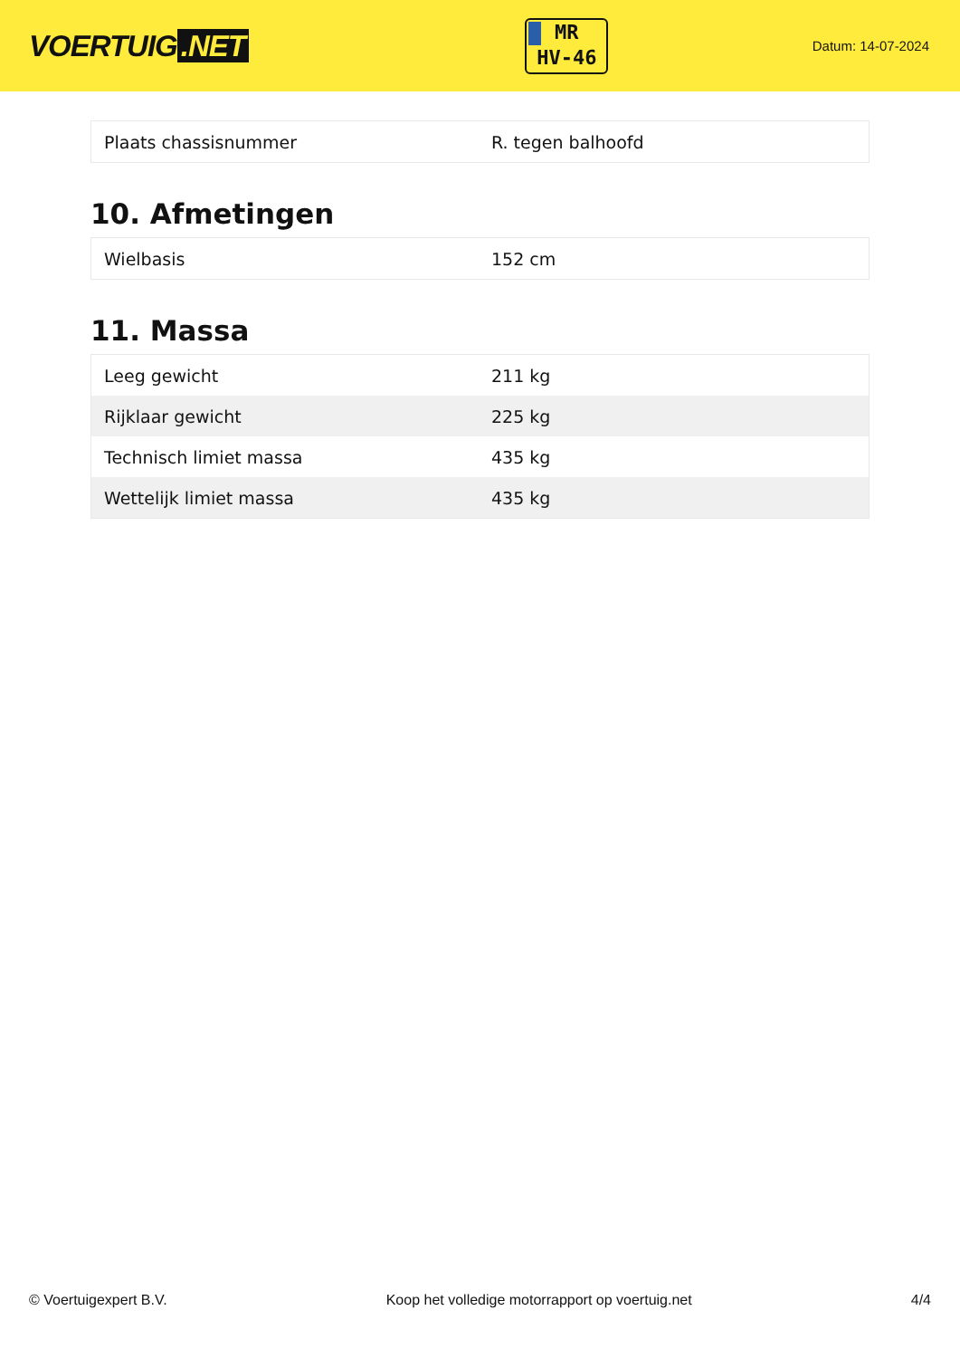VOERTUIG.NET
MR
HV-46
Datum: 14-07-2024
| Plaats chassisnummer | R. tegen balhoofd |
10. Afmetingen
| Wielbasis | 152 cm |
11. Massa
| Leeg gewicht | 211 kg |
| Rijklaar gewicht | 225 kg |
| Technisch limiet massa | 435 kg |
| Wettelijk limiet massa | 435 kg |
© Voertuigexpert B.V. Koop het volledige motorrapport op voertuig.net 4/4